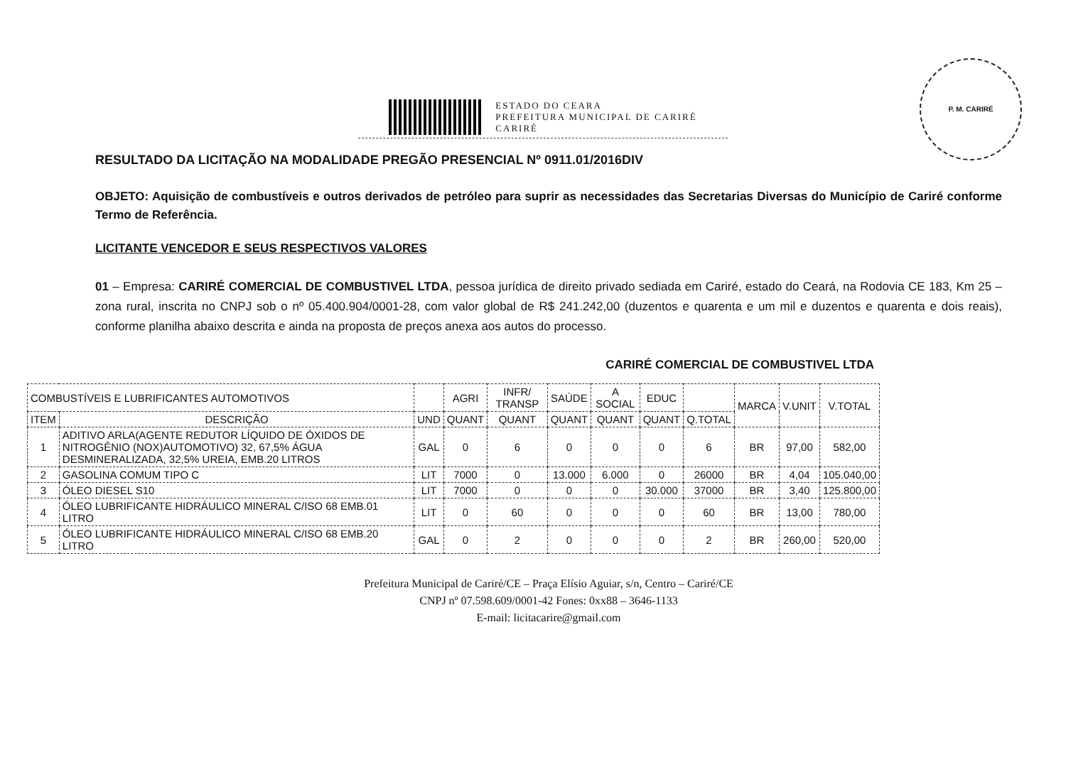ESTADO DO CEARA
PREFEITURA MUNICIPAL DE CARIRÉ
CARIRÉ
P. M. CARIRÉ
RESULTADO DA LICITAÇÃO NA MODALIDADE PREGÃO PRESENCIAL Nº 0911.01/2016DIV
OBJETO: Aquisição de combustíveis e outros derivados de petróleo para suprir as necessidades das Secretarias Diversas do Município de Cariré conforme Termo de Referência.
LICITANTE VENCEDOR E SEUS RESPECTIVOS VALORES
01 – Empresa: CARIRÉ COMERCIAL DE COMBUSTIVEL LTDA, pessoa jurídica de direito privado sediada em Cariré, estado do Ceará, na Rodovia CE 183, Km 25 – zona rural, inscrita no CNPJ sob o nº 05.400.904/0001-28, com valor global de R$ 241.242,00 (duzentos e quarenta e um mil e duzentos e quarenta e dois reais), conforme planilha abaixo descrita e ainda na proposta de preços anexa aos autos do processo.
CARIRÉ COMERCIAL DE COMBUSTIVEL LTDA
| COMBUSTÍVEIS E LUBRIFICANTES AUTOMOTIVOS | | | AGRI | INFR/ TRANSP | SAÚDE | A SOCIAL | EDUC | | MARCA | V.UNIT | V.TOTAL |
| --- | --- | --- | --- | --- | --- | --- | --- | --- | --- | --- | --- |
| ITEM | DESCRIÇÃO | UND | QUANT | QUANT | QUANT | QUANT | QUANT | Q.TOTAL | | | |
| 1 | ADITIVO ARLA(AGENTE REDUTOR LÍQUIDO DE ÓXIDOS DE NITROGÊNIO (NOX)AUTOMOTIVO) 32, 67,5% ÁGUA DESMINERALIZADA, 32,5% UREIA, EMB.20 LITROS | GAL | 0 | 6 | 0 | 0 | 0 | 6 | BR | 97,00 | 582,00 |
| 2 | GASOLINA COMUM TIPO C | LIT | 7000 | 0 | 13.000 | 6.000 | 0 | 26000 | BR | 4,04 | 105.040,00 |
| 3 | ÓLEO DIESEL S10 | LIT | 7000 | 0 | 0 | 0 | 30.000 | 37000 | BR | 3,40 | 125.800,00 |
| 4 | ÓLEO LUBRIFICANTE HIDRÁULICO MINERAL C/ISO 68 EMB.01 LITRO | LIT | 0 | 60 | 0 | 0 | 0 | 60 | BR | 13,00 | 780,00 |
| 5 | ÓLEO LUBRIFICANTE HIDRÁULICO MINERAL C/ISO 68 EMB.20 LITRO | GAL | 0 | 2 | 0 | 0 | 0 | 2 | BR | 260,00 | 520,00 |
Prefeitura Municipal de Cariré/CE – Praça Elísio Aguiar, s/n, Centro – Cariré/CE
CNPJ nº 07.598.609/0001-42 Fones: 0xx88 – 3646-1133
E-mail: licitacarire@gmail.com